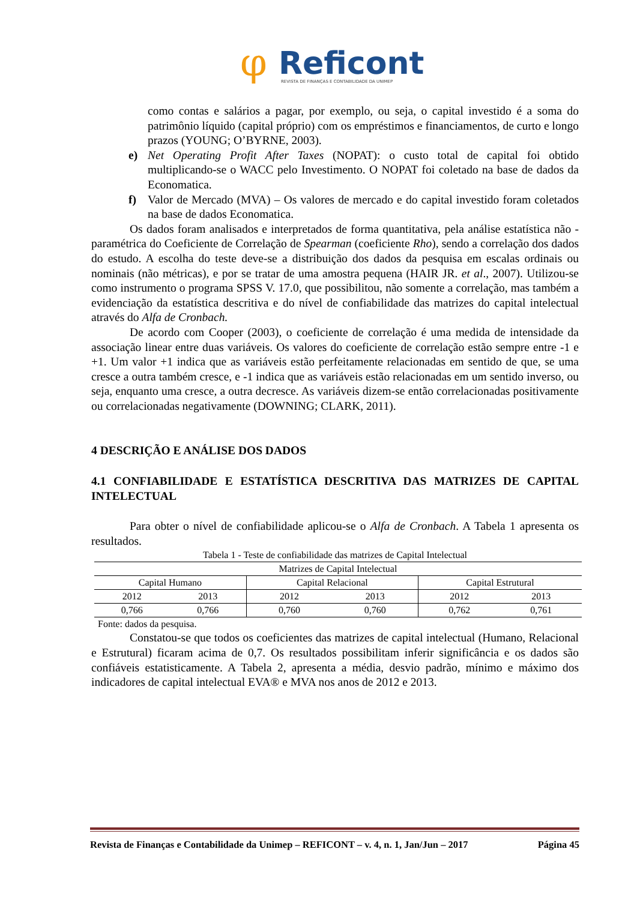φ
Reficont
REVISTA DE FINANÇAS E CONTABILIDADE DA UNIMEP
como contas e salários a pagar, por exemplo, ou seja, o capital investido é a soma do patrimônio líquido (capital próprio) com os empréstimos e financiamentos, de curto e longo prazos (YOUNG; O’BYRNE, 2003).
e) Net Operating Profit After Taxes (NOPAT): o custo total de capital foi obtido multiplicando-se o WACC pelo Investimento. O NOPAT foi coletado na base de dados da Economatica.
f) Valor de Mercado (MVA) – Os valores de mercado e do capital investido foram coletados na base de dados Economatica.
Os dados foram analisados e interpretados de forma quantitativa, pela análise estatística não - paramétrica do Coeficiente de Correlação de Spearman (coeficiente Rho), sendo a correlação dos dados do estudo. A escolha do teste deve-se a distribuição dos dados da pesquisa em escalas ordinais ou nominais (não métricas), e por se tratar de uma amostra pequena (HAIR JR. et al., 2007). Utilizou-se como instrumento o programa SPSS V. 17.0, que possibilitou, não somente a correlação, mas também a evidenciação da estatística descritiva e do nível de confiabilidade das matrizes do capital intelectual através do Alfa de Cronbach.
De acordo com Cooper (2003), o coeficiente de correlação é uma medida de intensidade da associação linear entre duas variáveis. Os valores do coeficiente de correlação estão sempre entre -1 e +1. Um valor +1 indica que as variáveis estão perfeitamente relacionadas em sentido de que, se uma cresce a outra também cresce, e -1 indica que as variáveis estão relacionadas em um sentido inverso, ou seja, enquanto uma cresce, a outra decresce. As variáveis dizem-se então correlacionadas positivamente ou correlacionadas negativamente (DOWNING; CLARK, 2011).
4 DESCRIÇÃO E ANÁLISE DOS DADOS
4.1 CONFIABILIDADE E ESTATÍSTICA DESCRITIVA DAS MATRIZES DE CAPITAL INTELECTUAL
Para obter o nível de confiabilidade aplicou-se o Alfa de Cronbach. A Tabela 1 apresenta os resultados.
Tabela 1 - Teste de confiabilidade das matrizes de Capital Intelectual
| Matrizes de Capital Intelectual | | | | | |
| Capital Humano | | Capital Relacional | | Capital Estrutural | |
| 2012 | 2013 | 2012 | 2013 | 2012 | 2013 |
| 0,766 | 0,766 | 0,760 | 0,760 | 0,762 | 0,761 |
Fonte: dados da pesquisa.
Constatou-se que todos os coeficientes das matrizes de capital intelectual (Humano, Relacional e Estrutural) ficaram acima de 0,7. Os resultados possibilitam inferir significância e os dados são confiáveis estatisticamente. A Tabela 2, apresenta a média, desvio padrão, mínimo e máximo dos indicadores de capital intelectual EVA® e MVA nos anos de 2012 e 2013.
Revista de Finanças e Contabilidade da Unimep – REFICONT – v. 4, n. 1, Jan/Jun – 2017 Página 45